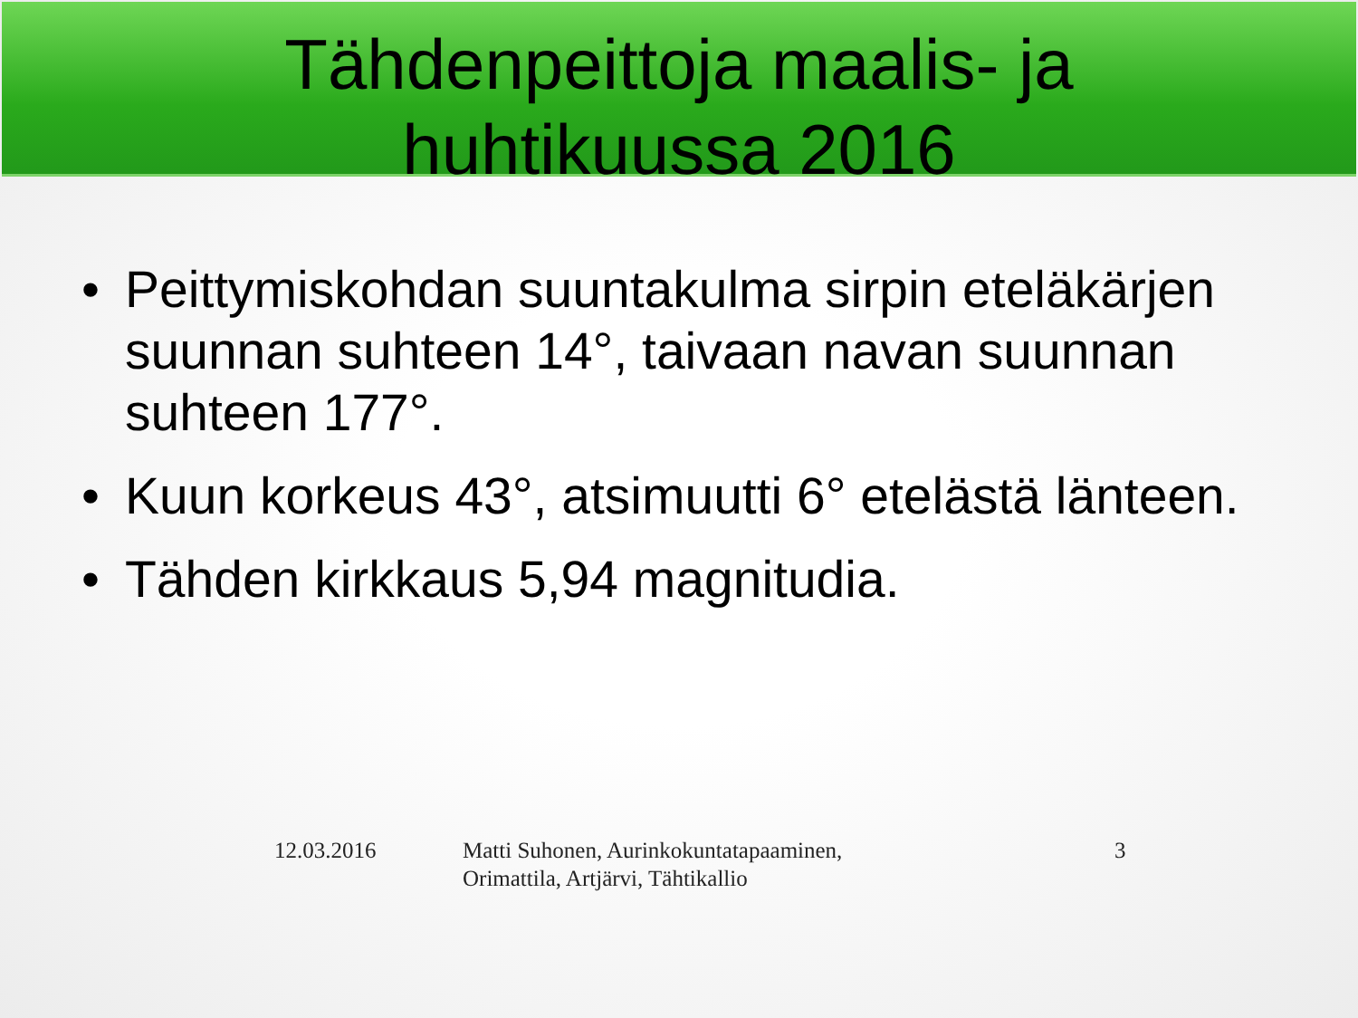Tähdenpeittoja maalis- ja
huhtikuussa 2016
• Peittymiskohdan suuntakulma sirpin eteläkärjen suunnan suhteen 14°, taivaan navan suunnan suhteen 177°.
• Kuun korkeus 43°, atsimuutti 6° etelästä länteen.
• Tähden kirkkaus 5,94 magnitudia.
12.03.2016 Matti Suhonen, Aurinkokuntatapaaminen, Orimattila, Artjärvi, Tähtikallio
3